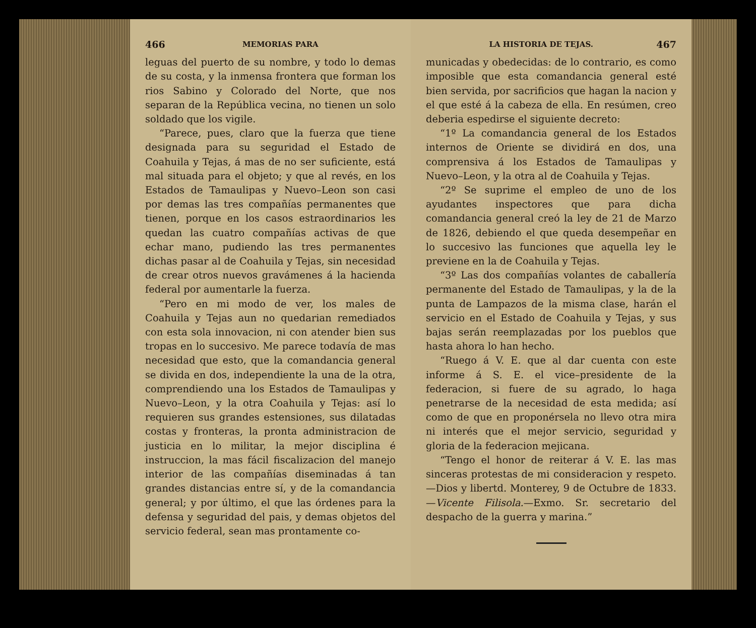466 MEMORIAS PARA
leguas del puerto de su nombre, y todo lo demas de su costa, y la inmensa frontera que forman los rios Sabino y Colorado del Norte, que nos separan de la República vecina, no tienen un solo soldado que los vigile.
“Parece, pues, claro que la fuerza que tiene designada para su seguridad el Estado de Coahuila y Tejas, á mas de no ser suficiente, está mal situada para el objeto; y que al revés, en los Estados de Tamaulipas y Nuevo–Leon son casi por demas las tres compañías permanentes que tienen, porque en los casos estraordinarios les quedan las cuatro compañías activas de que echar mano, pudiendo las tres permanentes dichas pasar al de Coahuila y Tejas, sin necesidad de crear otros nuevos gravámenes á la hacienda federal por aumentarle la fuerza.
“Pero en mi modo de ver, los males de Coahuila y Tejas aun no quedarian remediados con esta sola innovacion, ni con atender bien sus tropas en lo succesivo. Me parece todavía de mas necesidad que esto, que la comandancia general se divida en dos, independiente la una de la otra, comprendiendo una los Estados de Tamaulipas y Nuevo–Leon, y la otra Coahuila y Tejas: así lo requieren sus grandes estensiones, sus dilatadas costas y fronteras, la pronta administracion de justicia en lo militar, la mejor disciplina é instruccion, la mas fácil fiscalizacion del manejo interior de las compañías diseminadas á tan grandes distancias entre sí, y de la comandancia general; y por último, el que las órdenes para la defensa y seguridad del pais, y demas objetos del servicio federal, sean mas prontamente co-
LA HISTORIA DE TEJAS. 467
municadas y obedecidas: de lo contrario, es como imposible que esta comandancia general esté bien servida, por sacrificios que hagan la nacion y el que esté á la cabeza de ella. En resúmen, creo deberia espedirse el siguiente decreto:
“1º La comandancia general de los Estados internos de Oriente se dividirá en dos, una comprensiva á los Estados de Tamaulipas y Nuevo–Leon, y la otra al de Coahuila y Tejas.
“2º Se suprime el empleo de uno de los ayudantes inspectores que para dicha comandancia general creó la ley de 21 de Marzo de 1826, debiendo el que queda desempeñar en lo succesivo las funciones que aquella ley le previene en la de Coahuila y Tejas.
“3º Las dos compañías volantes de caballería permanente del Estado de Tamaulipas, y la de la punta de Lampazos de la misma clase, harán el servicio en el Estado de Coahuila y Tejas, y sus bajas serán reemplazadas por los pueblos que hasta ahora lo han hecho.
“Ruego á V. E. que al dar cuenta con este informe á S. E. el vice–presidente de la federacion, si fuere de su agrado, lo haga penetrarse de la necesidad de esta medida; así como de que en proponérsela no llevo otra mira ni interés que el mejor servicio, seguridad y gloria de la federacion mejicana.
“Tengo el honor de reiterar á V. E. las mas sinceras protestas de mi consideracion y respeto.—Dios y libertd. Monterey, 9 de Octubre de 1833.—Vicente Filisola.—Exmo. Sr. secretario del despacho de la guerra y marina.”